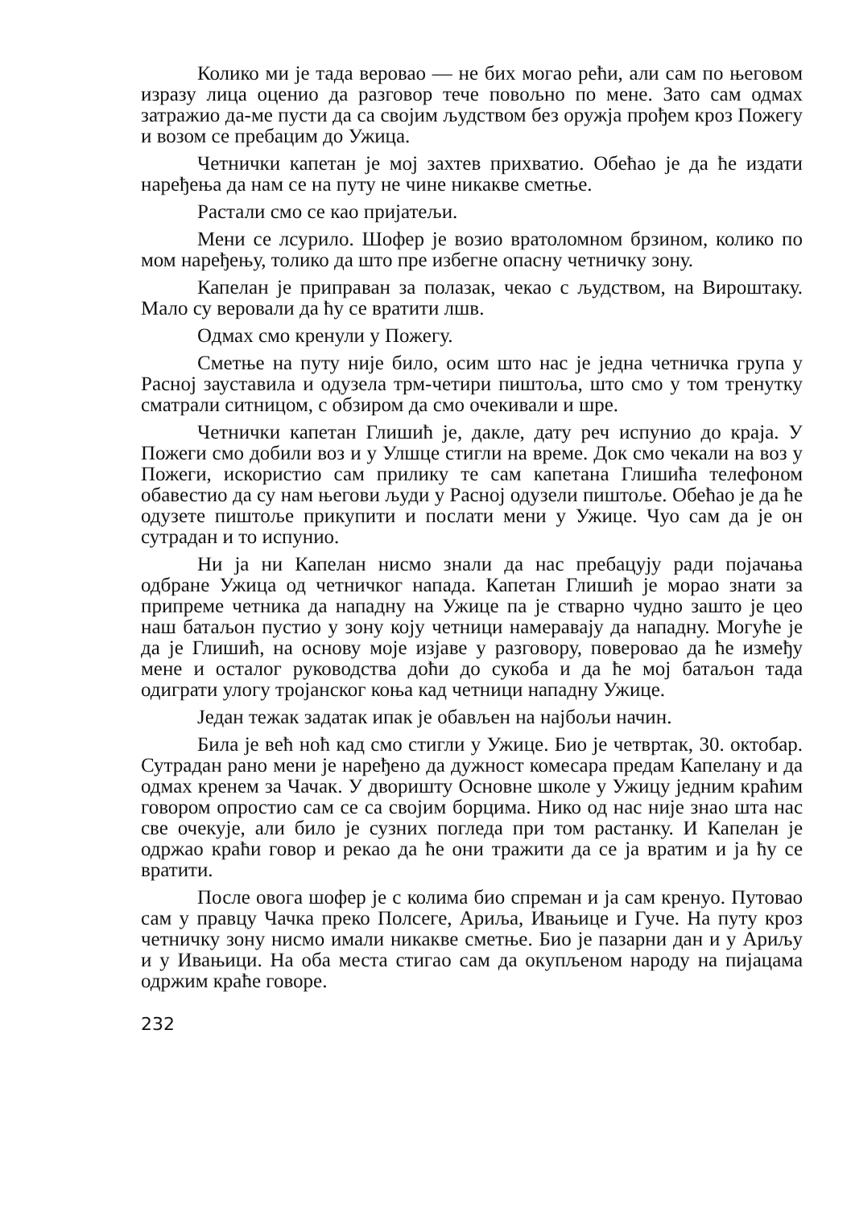Колико ми је тада веровао — не бих могао рећи, али сам по његовом изразу лица оценио да разговор тече повољно по мене. Зато сам одмах затражио да-ме пусти да са својим људством без оружја прођем кроз Пожегу и возом се пребацим до Ужица.
Четнички капетан је мој захтев прихватио. Обећао је да ће издати наређења да нам се на путу не чине никакве сметње.
Растали смо се као пријатељи.
Мени се лсурило. Шофер је возио вратоломном брзином, колико по мом наређењу, толико да што пре избегне опасну четничку зону.
Капелан је приправан за полазак, чекао с људством, на Вироштаку. Мало су веровали да ћу се вратити лшв.
Одмах смо кренули у Пожегу.
Сметње на путу није било, осим што нас је једна четничка група у Расној зауставила и одузела трм-четири пиштоља, што смо у том тренутку сматрали ситницом, с обзиром да смо очекивали и шре.
Четнички капетан Глишић је, дакле, дату реч испунио до краја. У Пожеги смо добили воз и у Улшце стигли на време. Док смо чекали на воз у Пожеги, искористио сам прилику те сам капетана Глишића телефоном обавестио да су нам његови људи у Расној одузели пиштоље. Обећао је да ће одузете пиштоље прикупити и послати мени у Ужице. Чуо сам да је он сутрадан и то испунио.
Ни ја ни Капелан нисмо знали да нас пребацују ради појачања одбране Ужица од четничког напада. Капетан Глишић је морао знати за припреме четника да нападну на Ужице па је стварно чудно зашто је цео наш батаљон пустио у зону коју четници намеравају да нападну. Могуће је да је Глишић, на основу моје изјаве у разговору, поверовао да ће између мене и осталог руководства доћи до сукоба и да ће мој батаљон тада одиграти улогу тројанског коња кад четници нападну Ужице.
Један тежак задатак ипак је обављен на најбољи начин.
Била је већ ноћ кад смо стигли у Ужице. Био је четвртак, 30. октобар. Сутрадан рано мени је наређено да дужност комесара предам Капелану и да одмах кренем за Чачак. У дворишту Основне школе у Ужицу једним краћим говором опростио сам се са својим борцима. Нико од нас није знао шта нас све очекује, али било је сузних погледа при том растанку. И Капелан је одржао краћи говор и рекао да ће они тражити да се ја вратим и ја ћу се вратити.
После овога шофер је с колима био спреман и ја сам кренуо. Путовао сам у правцу Чачка преко Полсеге, Ариља, Ивањице и Гуче. На путу кроз четничку зону нисмо имали никакве сметње. Био је пазарни дан и у Ариљу и у Ивањици. На оба места стигао сам да окупљеном народу на пијацама одржим краће говоре.
232